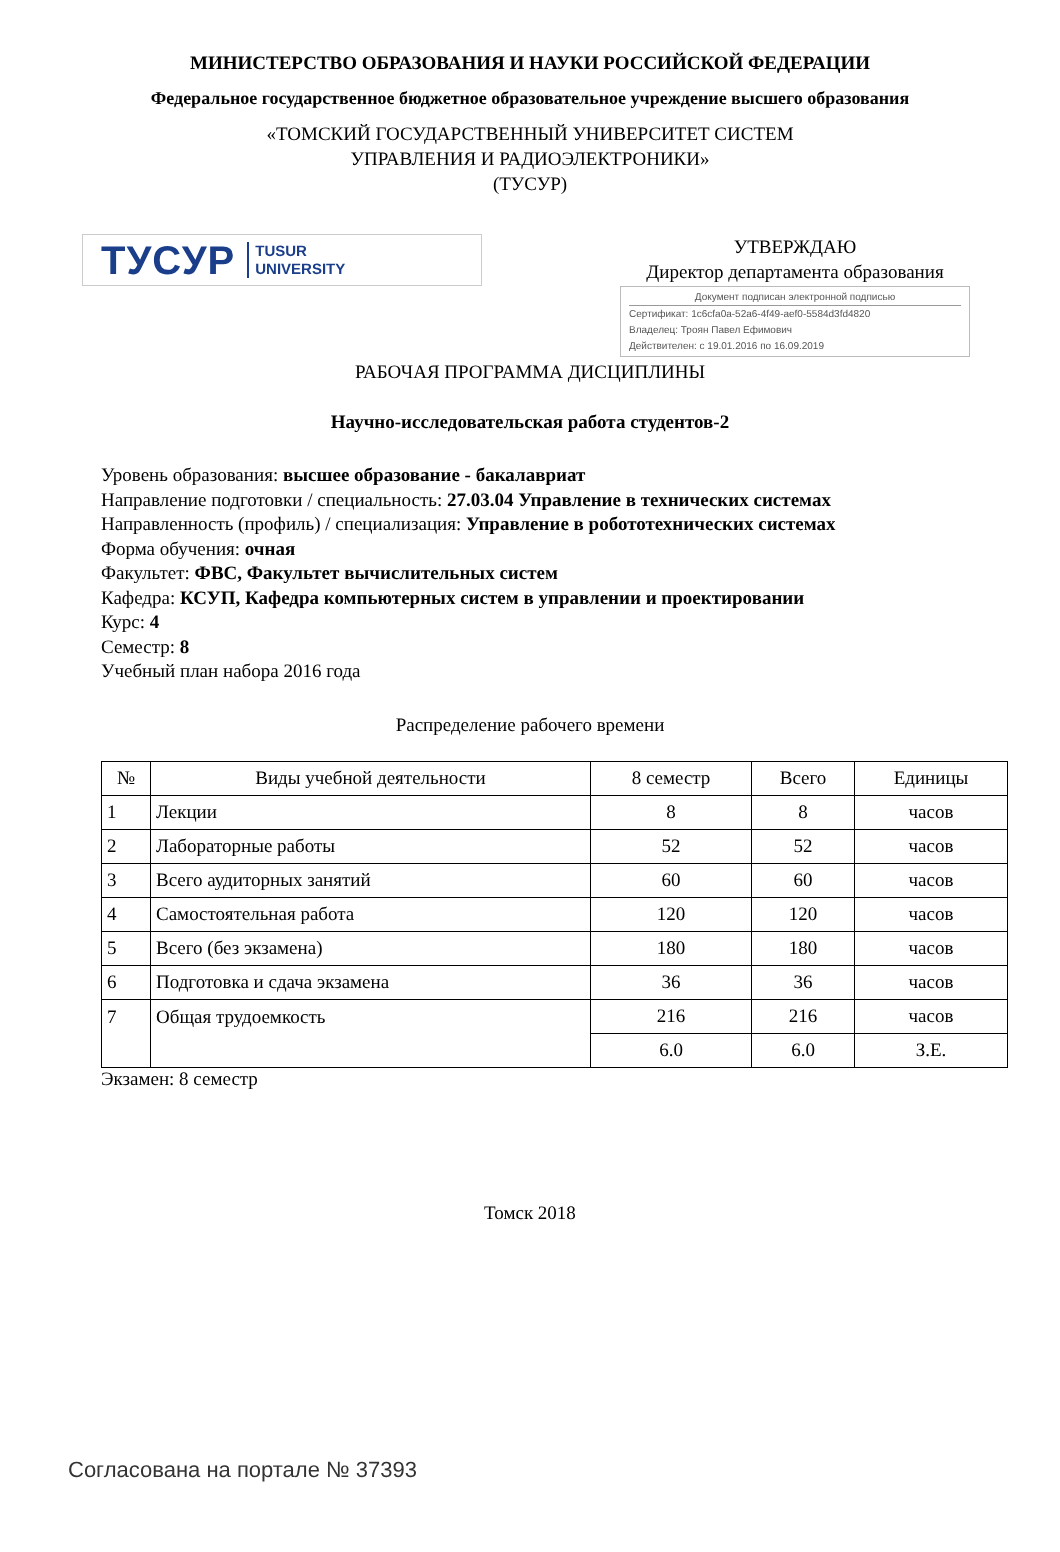МИНИСТЕРСТВО ОБРАЗОВАНИЯ И НАУКИ РОССИЙСКОЙ ФЕДЕРАЦИИ
Федеральное государственное бюджетное образовательное учреждение высшего образования
«ТОМСКИЙ ГОСУДАРСТВЕННЫЙ УНИВЕРСИТЕТ СИСТЕМ
УПРАВЛЕНИЯ И РАДИОЭЛЕКТРОНИКИ»
(ТУСУР)
ТУСУР TUSUR
UNIVERSITY
УТВЕРЖДАЮ
Директор департамента образования
Документ подписан электронной подписью
Сертификат: 1c6cfa0a-52a6-4f49-aef0-5584d3fd4820
Владелец: Троян Павел Ефимович
Действителен: с 19.01.2016 по 16.09.2019
РАБОЧАЯ ПРОГРАММА ДИСЦИПЛИНЫ
Научно-исследовательская работа студентов-2
Уровень образования: высшее образование - бакалавриат
Направление подготовки / специальность: 27.03.04 Управление в технических системах
Направленность (профиль) / специализация: Управление в робототехнических системах
Форма обучения: очная
Факультет: ФВС, Факультет вычислительных систем
Кафедра: КСУП, Кафедра компьютерных систем в управлении и проектировании
Курс: 4
Семестр: 8
Учебный план набора 2016 года
Распределение рабочего времени
| № | Виды учебной деятельности | 8 семестр | Всего | Единицы |
| --- | --- | --- | --- | --- |
| 1 | Лекции | 8 | 8 | часов |
| 2 | Лабораторные работы | 52 | 52 | часов |
| 3 | Всего аудиторных занятий | 60 | 60 | часов |
| 4 | Самостоятельная работа | 120 | 120 | часов |
| 5 | Всего (без экзамена) | 180 | 180 | часов |
| 6 | Подготовка и сдача экзамена | 36 | 36 | часов |
| 7 | Общая трудоемкость | 216 | 216 | часов |
| | | 6.0 | 6.0 | З.Е. |
Экзамен: 8 семестр
Томск 2018
Согласована на портале № 37393